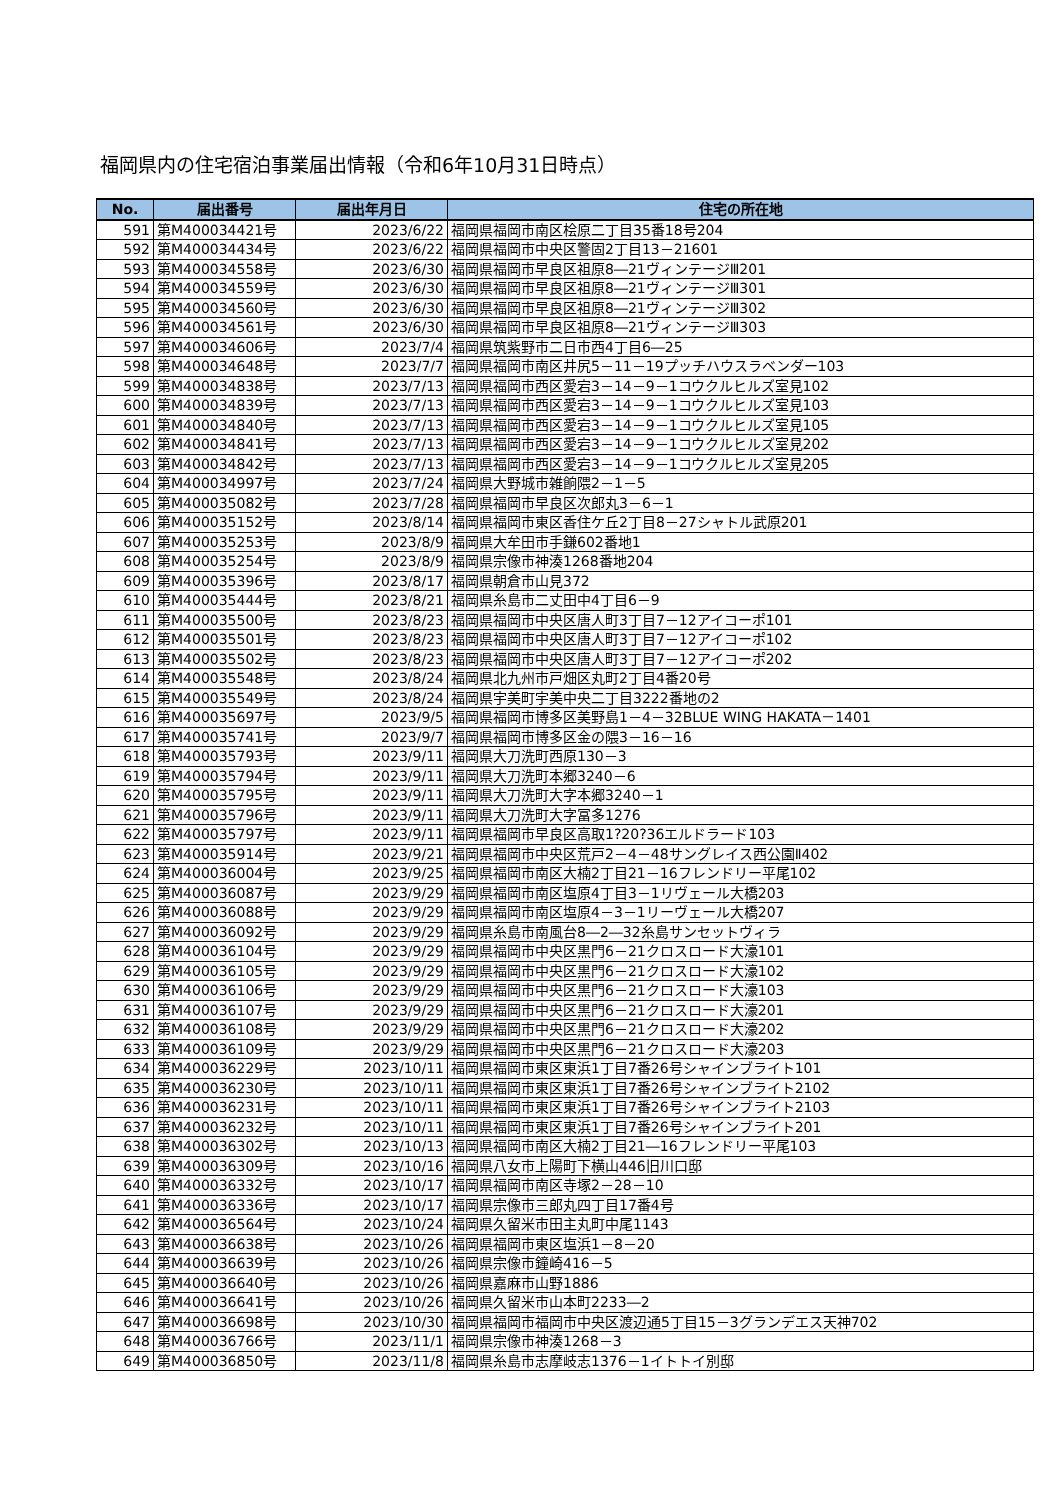福岡県内の住宅宿泊事業届出情報（令和6年10月31日時点）
| No. | 届出番号 | 届出年月日 | 住宅の所在地 |
| --- | --- | --- | --- |
| 591 | 第M400034421号 | 2023/6/22 | 福岡県福岡市南区桧原二丁目35番18号204 |
| 592 | 第M400034434号 | 2023/6/22 | 福岡県福岡市中央区警固2丁目13－21601 |
| 593 | 第M400034558号 | 2023/6/30 | 福岡県福岡市早良区祖原8―21ヴィンテージⅢ201 |
| 594 | 第M400034559号 | 2023/6/30 | 福岡県福岡市早良区祖原8―21ヴィンテージⅢ301 |
| 595 | 第M400034560号 | 2023/6/30 | 福岡県福岡市早良区祖原8―21ヴィンテージⅢ302 |
| 596 | 第M400034561号 | 2023/6/30 | 福岡県福岡市早良区祖原8―21ヴィンテージⅢ303 |
| 597 | 第M400034606号 | 2023/7/4 | 福岡県筑紫野市二日市西4丁目6―25 |
| 598 | 第M400034648号 | 2023/7/7 | 福岡県福岡市南区井尻5－11－19プッチハウスラベンダー103 |
| 599 | 第M400034838号 | 2023/7/13 | 福岡県福岡市西区愛宕3－14－9－1コウクルヒルズ室見102 |
| 600 | 第M400034839号 | 2023/7/13 | 福岡県福岡市西区愛宕3－14－9－1コウクルヒルズ室見103 |
| 601 | 第M400034840号 | 2023/7/13 | 福岡県福岡市西区愛宕3－14－9－1コウクルヒルズ室見105 |
| 602 | 第M400034841号 | 2023/7/13 | 福岡県福岡市西区愛宕3－14－9－1コウクルヒルズ室見202 |
| 603 | 第M400034842号 | 2023/7/13 | 福岡県福岡市西区愛宕3－14－9－1コウクルヒルズ室見205 |
| 604 | 第M400034997号 | 2023/7/24 | 福岡県大野城市雑餉隈2－1－5 |
| 605 | 第M400035082号 | 2023/7/28 | 福岡県福岡市早良区次郎丸3－6－1 |
| 606 | 第M400035152号 | 2023/8/14 | 福岡県福岡市東区香住ケ丘2丁目8－27シャトル武原201 |
| 607 | 第M400035253号 | 2023/8/9 | 福岡県大牟田市手鎌602番地1 |
| 608 | 第M400035254号 | 2023/8/9 | 福岡県宗像市神湊1268番地204 |
| 609 | 第M400035396号 | 2023/8/17 | 福岡県朝倉市山見372 |
| 610 | 第M400035444号 | 2023/8/21 | 福岡県糸島市二丈田中4丁目6－9 |
| 611 | 第M400035500号 | 2023/8/23 | 福岡県福岡市中央区唐人町3丁目7－12アイコーポ101 |
| 612 | 第M400035501号 | 2023/8/23 | 福岡県福岡市中央区唐人町3丁目7－12アイコーポ102 |
| 613 | 第M400035502号 | 2023/8/23 | 福岡県福岡市中央区唐人町3丁目7－12アイコーポ202 |
| 614 | 第M400035548号 | 2023/8/24 | 福岡県北九州市戸畑区丸町2丁目4番20号 |
| 615 | 第M400035549号 | 2023/8/24 | 福岡県宇美町宇美中央二丁目3222番地の2 |
| 616 | 第M400035697号 | 2023/9/5 | 福岡県福岡市博多区美野島1－4－32BLUE WING HAKATA－1401 |
| 617 | 第M400035741号 | 2023/9/7 | 福岡県福岡市博多区金の隈3－16－16 |
| 618 | 第M400035793号 | 2023/9/11 | 福岡県大刀洗町西原130－3 |
| 619 | 第M400035794号 | 2023/9/11 | 福岡県大刀洗町本郷3240－6 |
| 620 | 第M400035795号 | 2023/9/11 | 福岡県大刀洗町大字本郷3240－1 |
| 621 | 第M400035796号 | 2023/9/11 | 福岡県大刀洗町大字冨多1276 |
| 622 | 第M400035797号 | 2023/9/11 | 福岡県福岡市早良区高取1?20?36エルドラード103 |
| 623 | 第M400035914号 | 2023/9/21 | 福岡県福岡市中央区荒戸2－4－48サングレイス西公園Ⅱ402 |
| 624 | 第M400036004号 | 2023/9/25 | 福岡県福岡市南区大楠2丁目21－16フレンドリー平尾102 |
| 625 | 第M400036087号 | 2023/9/29 | 福岡県福岡市南区塩原4丁目3－1リヴェール大橋203 |
| 626 | 第M400036088号 | 2023/9/29 | 福岡県福岡市南区塩原4－3－1リーヴェール大橋207 |
| 627 | 第M400036092号 | 2023/9/29 | 福岡県糸島市南風台8―2―32糸島サンセットヴィラ |
| 628 | 第M400036104号 | 2023/9/29 | 福岡県福岡市中央区黒門6－21クロスロード大濠101 |
| 629 | 第M400036105号 | 2023/9/29 | 福岡県福岡市中央区黒門6－21クロスロード大濠102 |
| 630 | 第M400036106号 | 2023/9/29 | 福岡県福岡市中央区黒門6－21クロスロード大濠103 |
| 631 | 第M400036107号 | 2023/9/29 | 福岡県福岡市中央区黒門6－21クロスロード大濠201 |
| 632 | 第M400036108号 | 2023/9/29 | 福岡県福岡市中央区黒門6－21クロスロード大濠202 |
| 633 | 第M400036109号 | 2023/9/29 | 福岡県福岡市中央区黒門6－21クロスロード大濠203 |
| 634 | 第M400036229号 | 2023/10/11 | 福岡県福岡市東区東浜1丁目7番26号シャインブライト101 |
| 635 | 第M400036230号 | 2023/10/11 | 福岡県福岡市東区東浜1丁目7番26号シャインブライト2102 |
| 636 | 第M400036231号 | 2023/10/11 | 福岡県福岡市東区東浜1丁目7番26号シャインブライト2103 |
| 637 | 第M400036232号 | 2023/10/11 | 福岡県福岡市東区東浜1丁目7番26号シャインブライト201 |
| 638 | 第M400036302号 | 2023/10/13 | 福岡県福岡市南区大楠2丁目21―16フレンドリー平尾103 |
| 639 | 第M400036309号 | 2023/10/16 | 福岡県八女市上陽町下横山446旧川口邸 |
| 640 | 第M400036332号 | 2023/10/17 | 福岡県福岡市南区寺塚2－28－10 |
| 641 | 第M400036336号 | 2023/10/17 | 福岡県宗像市三郎丸四丁目17番4号 |
| 642 | 第M400036564号 | 2023/10/24 | 福岡県久留米市田主丸町中尾1143 |
| 643 | 第M400036638号 | 2023/10/26 | 福岡県福岡市東区塩浜1－8－20 |
| 644 | 第M400036639号 | 2023/10/26 | 福岡県宗像市鐘崎416－5 |
| 645 | 第M400036640号 | 2023/10/26 | 福岡県嘉麻市山野1886 |
| 646 | 第M400036641号 | 2023/10/26 | 福岡県久留米市山本町2233―2 |
| 647 | 第M400036698号 | 2023/10/30 | 福岡県福岡市福岡市中央区渡辺通5丁目15－3グランデエス天神702 |
| 648 | 第M400036766号 | 2023/11/1 | 福岡県宗像市神湊1268－3 |
| 649 | 第M400036850号 | 2023/11/8 | 福岡県糸島市志摩岐志1376－1イトトイ別邸 |